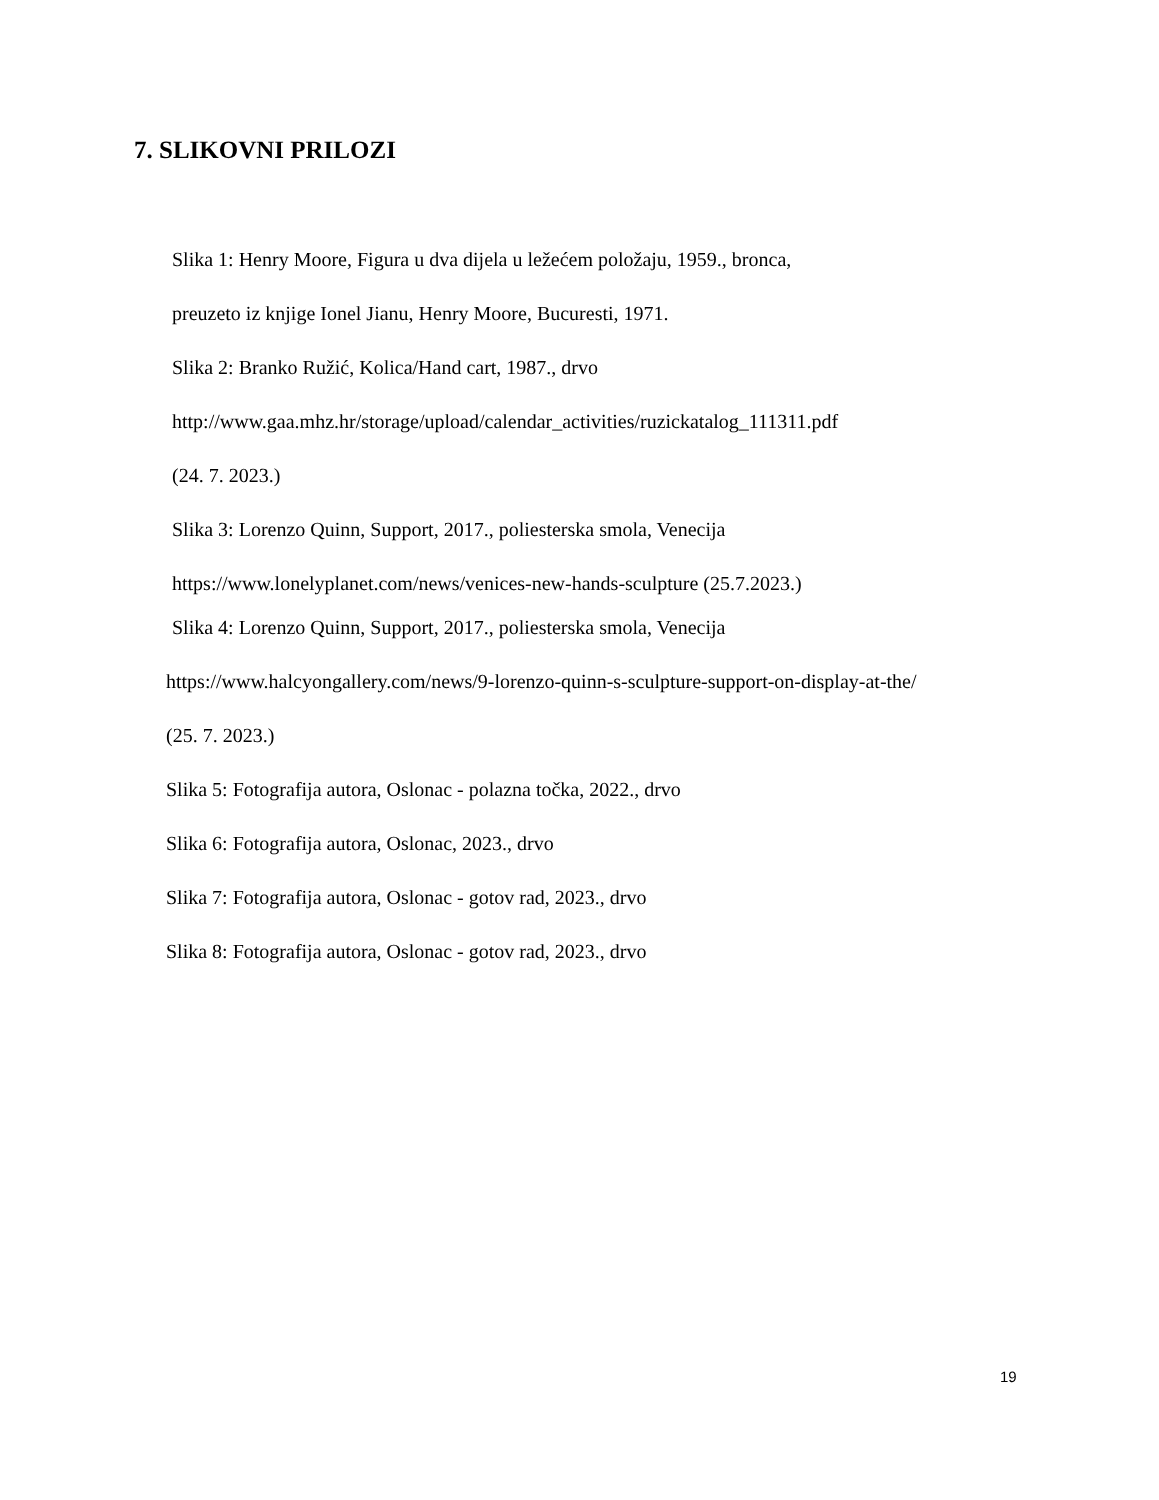7. SLIKOVNI PRILOZI
Slika 1: Henry Moore, Figura u dva dijela u ležećem položaju, 1959., bronca,
preuzeto iz knjige Ionel Jianu, Henry Moore, Bucuresti, 1971.
Slika 2: Branko Ružić, Kolica/Hand cart, 1987., drvo
http://www.gaa.mhz.hr/storage/upload/calendar_activities/ruzickatalog_111311.pdf
(24. 7. 2023.)
Slika 3: Lorenzo Quinn, Support, 2017., poliesterska smola, Venecija
https://www.lonelyplanet.com/news/venices-new-hands-sculpture (25.7.2023.)
Slika 4: Lorenzo Quinn, Support, 2017., poliesterska smola, Venecija
https://www.halcyongallery.com/news/9-lorenzo-quinn-s-sculpture-support-on-display-at-the/
(25. 7. 2023.)
Slika 5: Fotografija autora, Oslonac - polazna točka, 2022., drvo
Slika 6: Fotografija autora, Oslonac, 2023., drvo
Slika 7: Fotografija autora, Oslonac - gotov rad, 2023., drvo
Slika 8: Fotografija autora, Oslonac - gotov rad, 2023., drvo
19